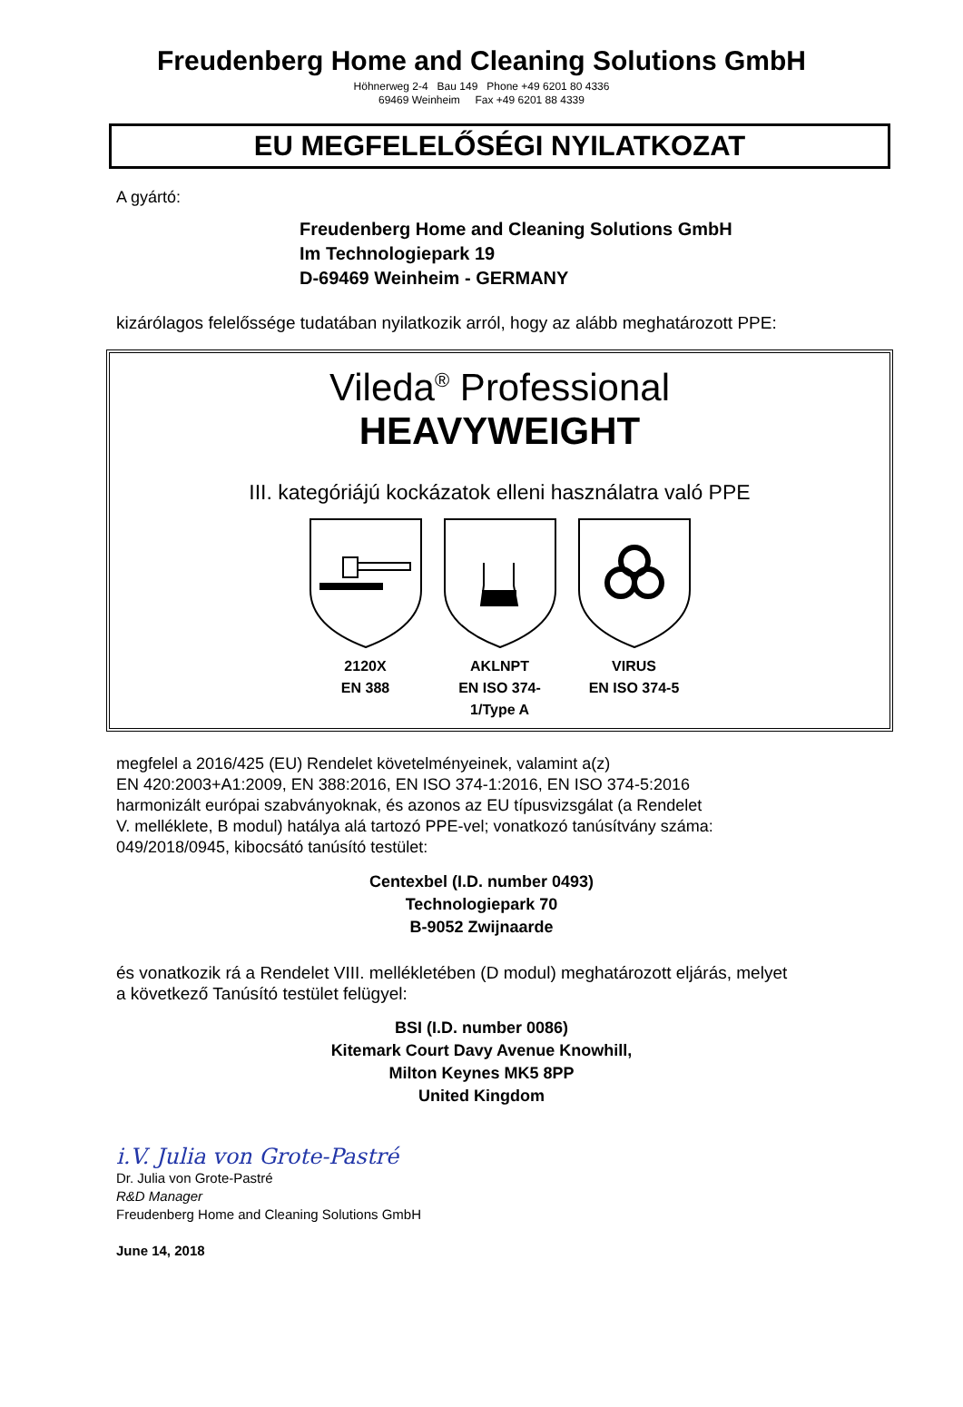Freudenberg Home and Cleaning Solutions GmbH
Höhnerweg 2-4 Bau 149 Phone +49 6201 80 4336
69469 Weinheim Fax +49 6201 88 4339
EU MEGFELELŐSÉGI NYILATKOZAT
A gyártó:
Freudenberg Home and Cleaning Solutions GmbH
Im Technologiepark 19
D-69469 Weinheim - GERMANY
kizárólagos felelőssége tudatában nyilatkozik arról, hogy az alább meghatározott PPE:
Vileda<sup>®</sup> Professional
HEAVYWEIGHT
III. kategóriájú kockázatok elleni használatra való PPE
2120X
EN 388
AKLNPT
EN ISO 374-1/Type A
VIRUS
EN ISO 374-5
megfelel a 2016/425 (EU) Rendelet követelményeinek, valamint a(z)
EN 420:2003+A1:2009, EN 388:2016, EN ISO 374-1:2016, EN ISO 374-5:2016
harmonizált európai szabványoknak, és azonos az EU típusvizsgálat (a Rendelet
V. melléklete, B modul) hatálya alá tartozó PPE-vel; vonatkozó tanúsítvány száma:
049/2018/0945, kibocsátó tanúsító testület:
Centexbel (I.D. number 0493)
Technologiepark 70
B-9052 Zwijnaarde
és vonatkozik rá a Rendelet VIII. mellékletében (D modul) meghatározott eljárás, melyet
a következő Tanúsító testület felügyel:
BSI (I.D. number 0086)
Kitemark Court Davy Avenue Knowhill,
Milton Keynes MK5 8PP
United Kingdom
i.V. Julia von Grote-Pastré
Dr. Julia von Grote-Pastré
R&D Manager
Freudenberg Home and Cleaning Solutions GmbH
June 14, 2018